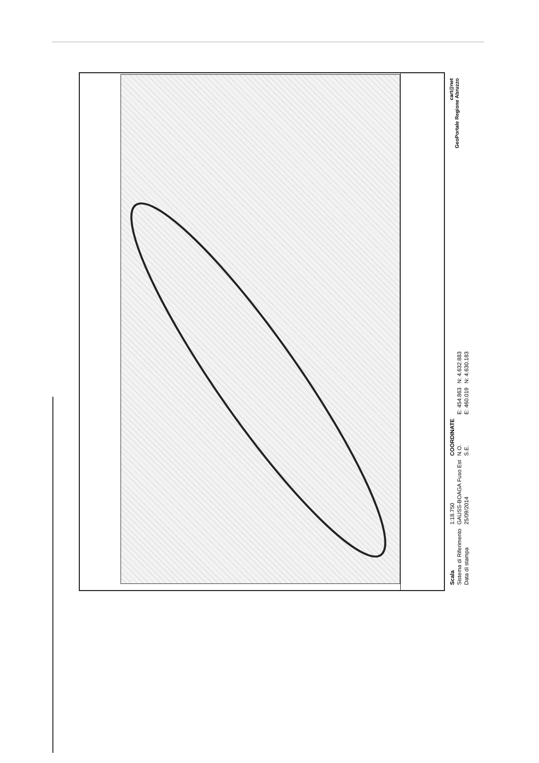| Scala | 1:18.750 | COORDINATE | | |
| Sistema di Riferimento | GAUSS-BOAGA Fuso Est | N.O. | E: 454.863 | N: 4.632.883 |
| Data di stampa | 25/09/2014 | S.E. | E: 460.019 | N: 4.630.183 |
cart@net
GeoPortale Regione Abruzzo